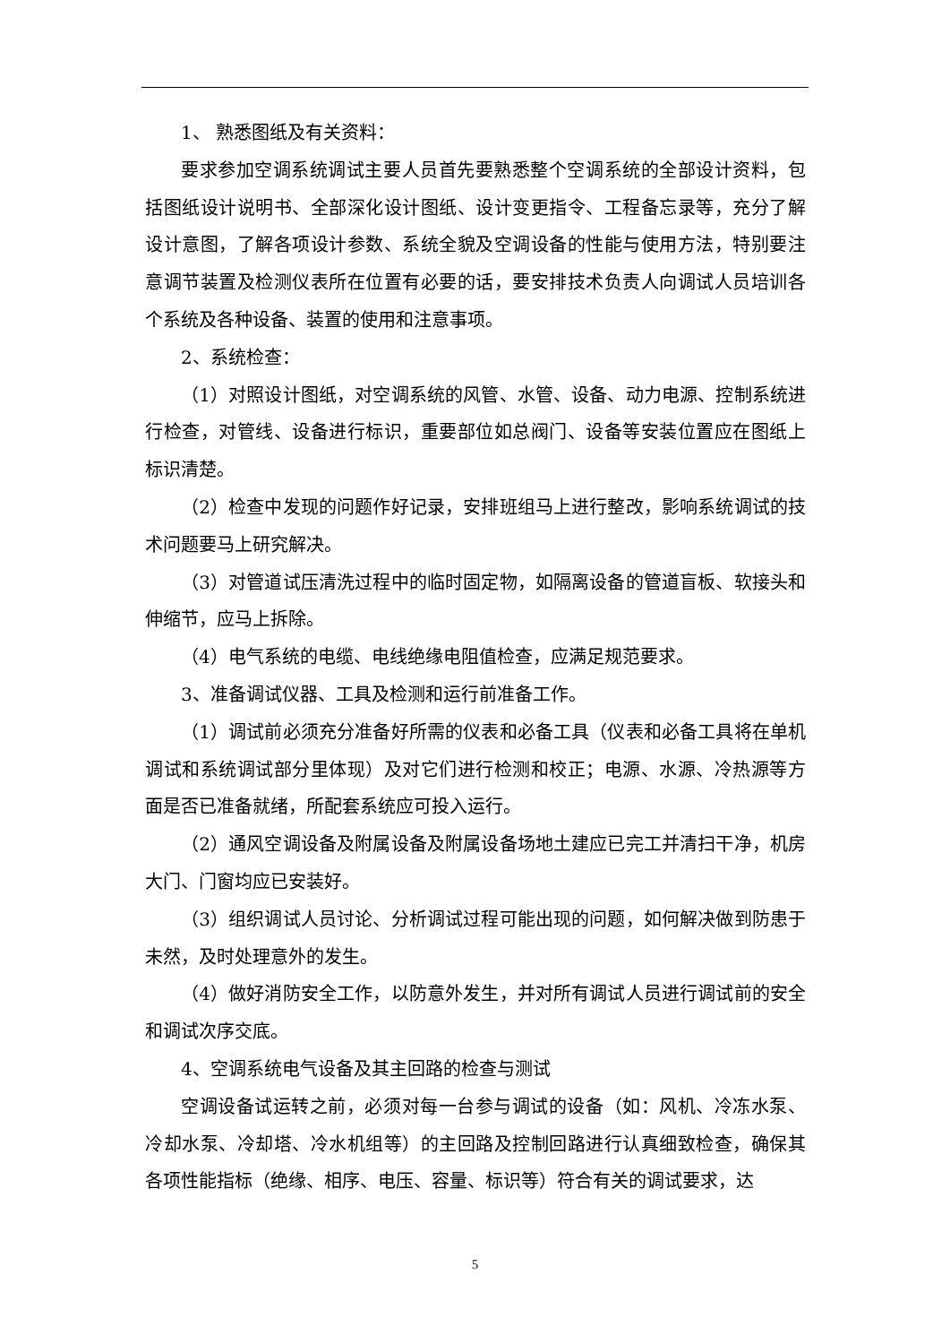1、 熟悉图纸及有关资料：
要求参加空调系统调试主要人员首先要熟悉整个空调系统的全部设计资料，包括图纸设计说明书、全部深化设计图纸、设计变更指令、工程备忘录等，充分了解设计意图，了解各项设计参数、系统全貌及空调设备的性能与使用方法，特别要注意调节装置及检测仪表所在位置有必要的话，要安排技术负责人向调试人员培训各个系统及各种设备、装置的使用和注意事项。
2、系统检查：
（1）对照设计图纸，对空调系统的风管、水管、设备、动力电源、控制系统进行检查，对管线、设备进行标识，重要部位如总阀门、设备等安装位置应在图纸上标识清楚。
（2）检查中发现的问题作好记录，安排班组马上进行整改，影响系统调试的技术问题要马上研究解决。
（3）对管道试压清洗过程中的临时固定物，如隔离设备的管道盲板、软接头和伸缩节，应马上拆除。
（4）电气系统的电缆、电线绝缘电阻值检查，应满足规范要求。
3、准备调试仪器、工具及检测和运行前准备工作。
（1）调试前必须充分准备好所需的仪表和必备工具（仪表和必备工具将在单机调试和系统调试部分里体现）及对它们进行检测和校正；电源、水源、冷热源等方面是否已准备就绪，所配套系统应可投入运行。
（2）通风空调设备及附属设备及附属设备场地土建应已完工并清扫干净，机房大门、门窗均应已安装好。
（3）组织调试人员讨论、分析调试过程可能出现的问题，如何解决做到防患于未然，及时处理意外的发生。
（4）做好消防安全工作，以防意外发生，并对所有调试人员进行调试前的安全和调试次序交底。
4、空调系统电气设备及其主回路的检查与测试
空调设备试运转之前，必须对每一台参与调试的设备（如：风机、冷冻水泵、冷却水泵、冷却塔、冷水机组等）的主回路及控制回路进行认真细致检查，确保其各项性能指标（绝缘、相序、电压、容量、标识等）符合有关的调试要求，达
5